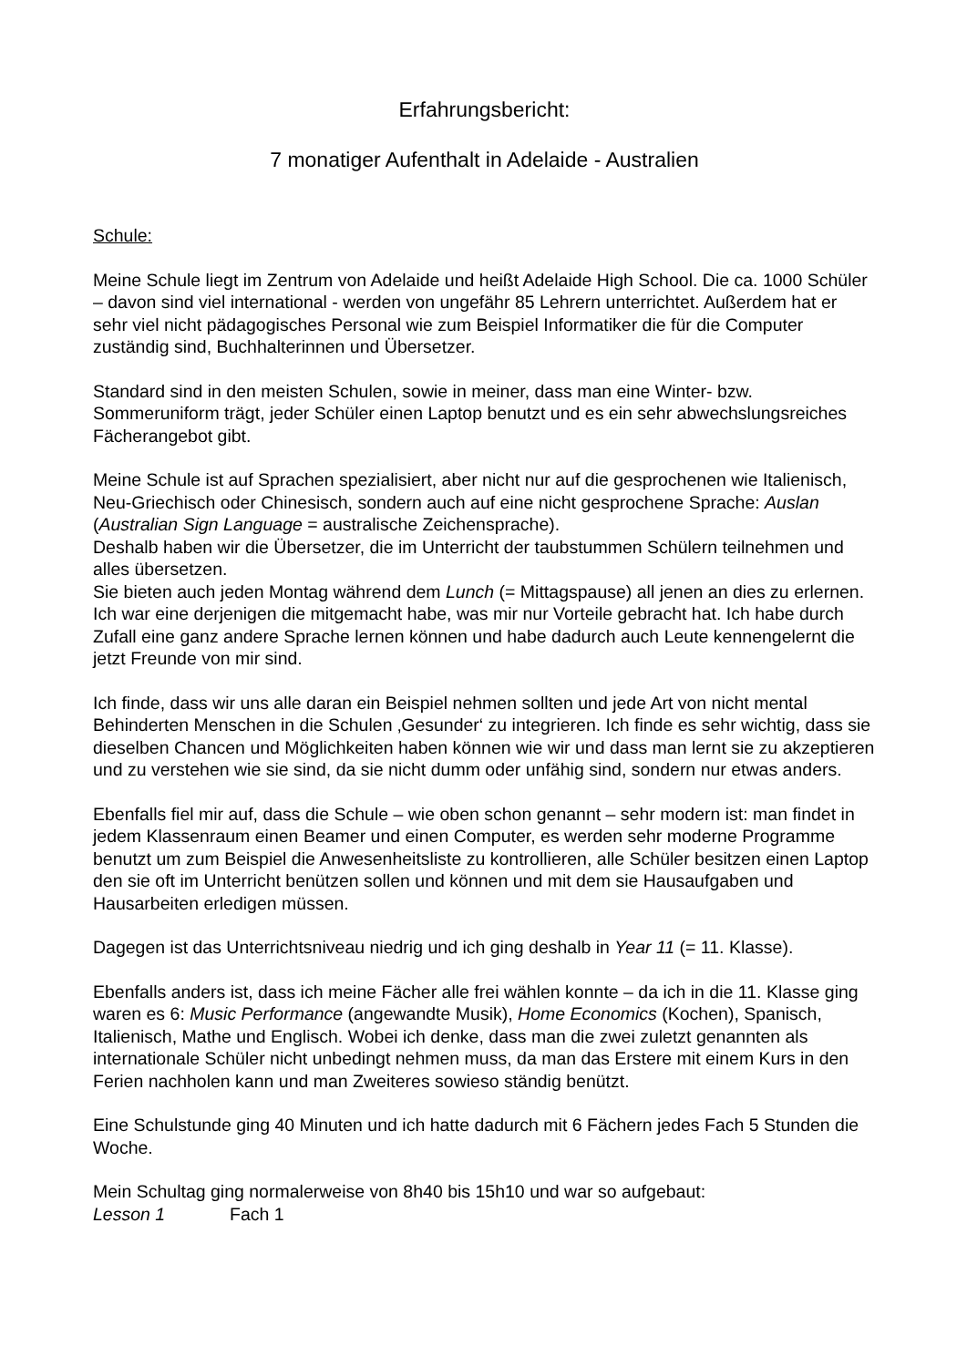Erfahrungsbericht:
7 monatiger Aufenthalt in Adelaide - Australien
Schule:
Meine Schule liegt im Zentrum von Adelaide und heißt Adelaide High School. Die ca. 1000 Schüler – davon sind viel international - werden von ungefähr 85 Lehrern unterrichtet. Außerdem hat er sehr viel nicht pädagogisches Personal wie zum Beispiel Informatiker die für die Computer zuständig sind, Buchhalterinnen und Übersetzer.
Standard sind in den meisten Schulen, sowie in meiner, dass man eine Winter- bzw. Sommeruniform trägt, jeder Schüler einen Laptop benutzt und es ein sehr abwechslungsreiches Fächerangebot gibt.
Meine Schule ist auf Sprachen spezialisiert, aber nicht nur auf die gesprochenen wie Italienisch, Neu-Griechisch oder Chinesisch, sondern auch auf eine nicht gesprochene Sprache: Auslan (Australian Sign Language = australische Zeichensprache).
Deshalb haben wir die Übersetzer, die im Unterricht der taubstummen Schülern teilnehmen und alles übersetzen.
Sie bieten auch jeden Montag während dem Lunch (= Mittagspause) all jenen an dies zu erlernen. Ich war eine derjenigen die mitgemacht habe, was mir nur Vorteile gebracht hat. Ich habe durch Zufall eine ganz andere Sprache lernen können und habe dadurch auch Leute kennengelernt die jetzt Freunde von mir sind.
Ich finde, dass wir uns alle daran ein Beispiel nehmen sollten und jede Art von nicht mental Behinderten Menschen in die Schulen ‚Gesunder‘ zu integrieren. Ich finde es sehr wichtig, dass sie dieselben Chancen und Möglichkeiten haben können wie wir und dass man lernt sie zu akzeptieren und zu verstehen wie sie sind, da sie nicht dumm oder unfähig sind, sondern nur etwas anders.
Ebenfalls fiel mir auf, dass die Schule – wie oben schon genannt – sehr modern ist: man findet in jedem Klassenraum einen Beamer und einen Computer, es werden sehr moderne Programme benutzt um zum Beispiel die Anwesenheitsliste zu kontrollieren, alle Schüler besitzen einen Laptop den sie oft im Unterricht benützen sollen und können und mit dem sie Hausaufgaben und Hausarbeiten erledigen müssen.
Dagegen ist das Unterrichtsniveau niedrig und ich ging deshalb in Year 11 (= 11. Klasse).
Ebenfalls anders ist, dass ich meine Fächer alle frei wählen konnte – da ich in die 11. Klasse ging waren es 6: Music Performance (angewandte Musik), Home Economics (Kochen), Spanisch, Italienisch, Mathe und Englisch. Wobei ich denke, dass man die zwei zuletzt genannten als internationale Schüler nicht unbedingt nehmen muss, da man das Erstere mit einem Kurs in den Ferien nachholen kann und man Zweiteres sowieso ständig benützt.
Eine Schulstunde ging 40 Minuten und ich hatte dadurch mit 6 Fächern jedes Fach 5 Stunden die Woche.
Mein Schultag ging normalerweise von 8h40 bis 15h10 und war so aufgebaut:
Lesson 1 Fach 1